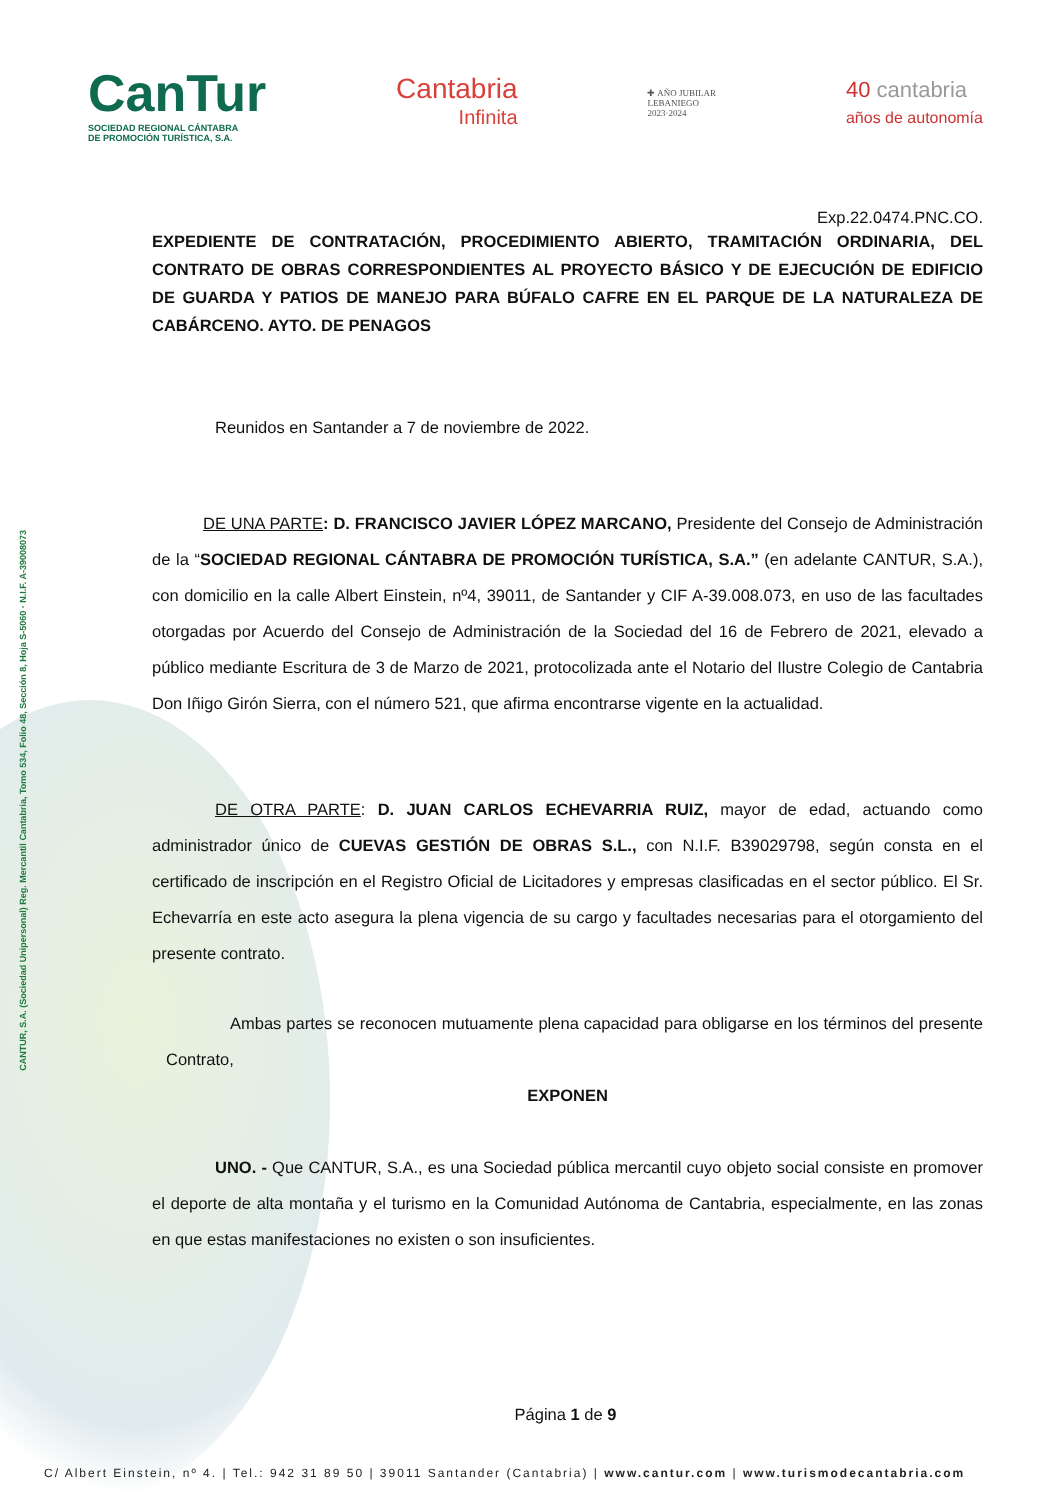CANTUR, S.A. (Sociedad Unipersonal) Reg. Mercantil Cantabria, Tomo 534, Folio 48, Sección 8, Hoja S-5060 · N.I.F. A-39008073
CanTur
SOCIEDAD REGIONAL CÁNTABRA
DE PROMOCIÓN TURÍSTICA, S.A.
Cantabria
Infinita
✚ AÑO JUBILAR
LEBANIEGO
2023·2024
40 cantabria
años de autonomía
Exp.22.0474.PNC.CO.
EXPEDIENTE DE CONTRATACIÓN, PROCEDIMIENTO ABIERTO, TRAMITACIÓN ORDINARIA, DEL CONTRATO DE OBRAS CORRESPONDIENTES AL PROYECTO BÁSICO Y DE EJECUCIÓN DE EDIFICIO DE GUARDA Y PATIOS DE MANEJO PARA BÚFALO CAFRE EN EL PARQUE DE LA NATURALEZA DE CABÁRCENO. AYTO. DE PENAGOS
Reunidos en Santander a 7 de noviembre de 2022.
DE UNA PARTE: D. FRANCISCO JAVIER LÓPEZ MARCANO, Presidente del Consejo de Administración de la “SOCIEDAD REGIONAL CÁNTABRA DE PROMOCIÓN TURÍSTICA, S.A.” (en adelante CANTUR, S.A.), con domicilio en la calle Albert Einstein, nº4, 39011, de Santander y CIF A-39.008.073, en uso de las facultades otorgadas por Acuerdo del Consejo de Administración de la Sociedad del 16 de Febrero de 2021, elevado a público mediante Escritura de 3 de Marzo de 2021, protocolizada ante el Notario del Ilustre Colegio de Cantabria Don Iñigo Girón Sierra, con el número 521, que afirma encontrarse vigente en la actualidad.
DE OTRA PARTE: D. JUAN CARLOS ECHEVARRIA RUIZ, mayor de edad, actuando como administrador único de CUEVAS GESTIÓN DE OBRAS S.L., con N.I.F. B39029798, según consta en el certificado de inscripción en el Registro Oficial de Licitadores y empresas clasificadas en el sector público. El Sr. Echevarría en este acto asegura la plena vigencia de su cargo y facultades necesarias para el otorgamiento del presente contrato.
Ambas partes se reconocen mutuamente plena capacidad para obligarse en los términos del presente Contrato,
EXPONEN
UNO. - Que CANTUR, S.A., es una Sociedad pública mercantil cuyo objeto social consiste en promover el deporte de alta montaña y el turismo en la Comunidad Autónoma de Cantabria, especialmente, en las zonas en que estas manifestaciones no existen o son insuficientes.
Página 1 de 9
C/ Albert Einstein, nº 4. | Tel.: 942 31 89 50 | 39011 Santander (Cantabria) | www.cantur.com | www.turismodecantabria.com